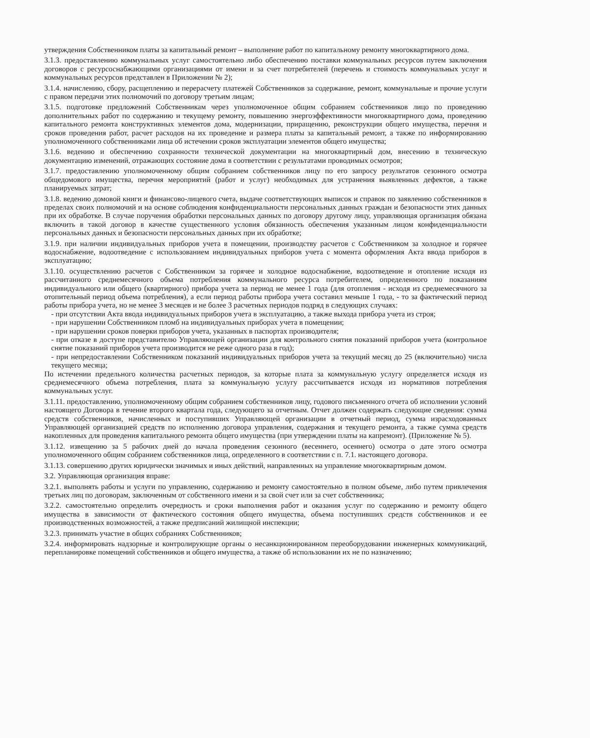утверждения Собственником платы за капитальный ремонт – выполнение работ по капитальному ремонту многоквартирного дома.
3.1.3. предоставлению коммунальных услуг самостоятельно либо обеспечению поставки коммунальных ресурсов путем заключения договоров с ресурсоснабжающими организациями от имени и за счет потребителей (перечень и стоимость коммунальных услуг и коммунальных ресурсов представлен в Приложении № 2);
3.1.4. начислению, сбору, расщеплению и перерасчету платежей Собственников за содержание, ремонт, коммунальные и прочие услуги с правом передачи этих полномочий по договору третьим лицам;
3.1.5. подготовке предложений Собственникам через уполномоченное общим собранием собственников лицо по проведению дополнительных работ по содержанию и текущему ремонту, повышению энергоэффективности многоквартирного дома, проведению капитального ремонта конструктивных элементов дома, модернизации, приращению, реконструкции общего имущества, перечня и сроков проведения работ, расчет расходов на их проведение и размера платы за капитальный ремонт, а также по информированию уполномоченного собственниками лица об истечении сроков эксплуатации элементов общего имущества;
3.1.6. ведению и обеспечению сохранности технической документации на многоквартирный дом, внесению в техническую документацию изменений, отражающих состояние дома в соответствии с результатами проводимых осмотров;
3.1.7. предоставлению уполномоченному общим собранием собственников лицу по его запросу результатов сезонного осмотра общедомового имущества, перечня мероприятий (работ и услуг) необходимых для устранения выявленных дефектов, а также планируемых затрат;
3.1.8. ведению домовой книги и финансово-лицевого счета, выдаче соответствующих выписок и справок по заявлению собственников в пределах своих полномочий и на основе соблюдения конфиденциальности персональных данных граждан и безопасности этих данных при их обработке. В случае поручения обработки персональных данных по договору другому лицу, управляющая организация обязана включить в такой договор в качестве существенного условия обязанность обеспечения указанным лицом конфиденциальности персональных данных и безопасности персональных данных при их обработке;
3.1.9. при наличии индивидуальных приборов учета в помещении, производству расчетов с Собственником за холодное и горячее водоснабжение, водоотведение с использованием индивидуальных приборов учета с момента оформления Акта ввода приборов в эксплуатацию;
3.1.10. осуществлению расчетов с Собственником за горячее и холодное водоснабжение, водоотведение и отопление исходя из рассчитанного среднемесячного объема потребления коммунального ресурса потребителем, определенного по показаниям индивидуального или общего (квартирного) прибора учета за период не менее 1 года (для отопления - исходя из среднемесячного за отопительный период объема потребления), а если период работы прибора учета составил меньше 1 года, - то за фактический период работы прибора учета, но не менее 3 месяцев и не более 3 расчетных периодов подряд в следующих случаях:
- при отсутствии Акта ввода индивидуальных приборов учета в эксплуатацию, а также выхода прибора учета из строя;
- при нарушении Собственником пломб на индивидуальных приборах учета в помещении;
- при нарушении сроков поверки приборов учета, указанных в паспортах производителя;
- при отказе в доступе представителю Управляющей организации для контрольного снятия показаний приборов учета (контрольное снятие показаний приборов учета производится не реже одного раза в год);
- при непредоставлении Собственником показаний индивидуальных приборов учета за текущий месяц до 25 (включительно) числа текущего месяца;
По истечении предельного количества расчетных периодов, за которые плата за коммунальную услугу определяется исходя из среднемесячного объема потребления, плата за коммунальную услугу рассчитывается исходя из нормативов потребления коммунальных услуг.
3.1.11. предоставлению, уполномоченному общим собранием собственников лицу, годового письменного отчета об исполнении условий настоящего Договора в течение второго квартала года, следующего за отчетным. Отчет должен содержать следующие сведения: сумма средств собственников, начисленных и поступивших Управляющей организации в отчетный период, сумма израсходованных Управляющей организацией средств по исполнению договора управления, содержания и текущего ремонта, а также сумма средств накопленных для проведения капитального ремонта общего имущества (при утверждении платы на капремонт). (Приложение № 5).
3.1.12. извещению за 5 рабочих дней до начала проведения сезонного (весеннего, осеннего) осмотра о дате этого осмотра уполномоченного общим собранием собственников лица, определенного в соответствии с п. 7.1. настоящего договора.
3.1.13. совершению других юридически значимых и иных действий, направленных на управление многоквартирным домом.
3.2. Управляющая организация вправе:
3.2.1. выполнять работы и услуги по управлению, содержанию и ремонту самостоятельно в полном объеме, либо путем привлечения третьих лиц по договорам, заключенным от собственного имени и за свой счет или за счет собственника;
3.2.2. самостоятельно определить очередность и сроки выполнения работ и оказания услуг по содержанию и ремонту общего имущества в зависимости от фактического состояния общего имущества, объема поступивших средств собственников и ее производственных возможностей, а также предписаний жилищной инспекции;
3.2.3. принимать участие в общих собраниях Собственников;
3.2.4. информировать надзорные и контролирующие органы о несанкционированном переоборудовании инженерных коммуникаций, перепланировке помещений собственников и общего имущества, а также об использовании их не по назначению;